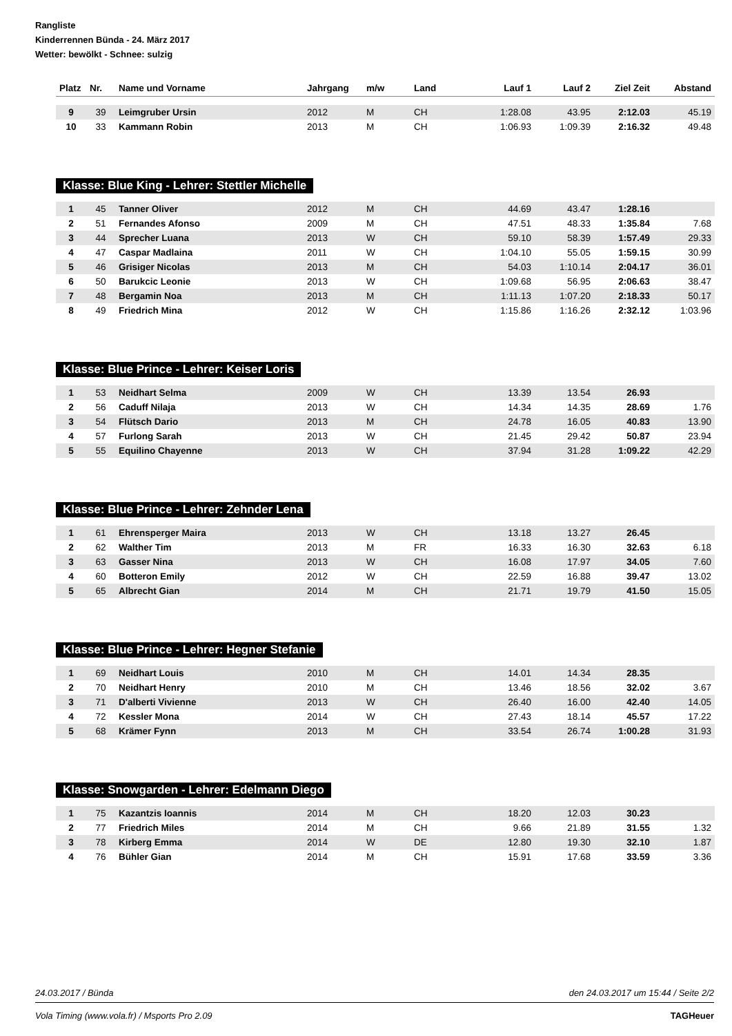Rangliste
Kinderrennen Bünda - 24. März 2017
Wetter: bewölkt - Schnee: sulzig
| Platz | Nr. | Name und Vorname | Jahrgang | m/w | Land | Lauf 1 | Lauf 2 | Ziel Zeit | Abstand |
| --- | --- | --- | --- | --- | --- | --- | --- | --- | --- |
| 9 | 39 | Leimgruber Ursin | 2012 | M | CH | 1:28.08 | 43.95 | 2:12.03 | 45.19 |
| 10 | 33 | Kammann Robin | 2013 | M | CH | 1:06.93 | 1:09.39 | 2:16.32 | 49.48 |
Klasse: Blue King - Lehrer: Stettler Michelle
| 1 | 45 | Tanner Oliver | 2012 | M | CH | 44.69 | 43.47 | 1:28.16 | |
| 2 | 51 | Fernandes Afonso | 2009 | M | CH | 47.51 | 48.33 | 1:35.84 | 7.68 |
| 3 | 44 | Sprecher Luana | 2013 | W | CH | 59.10 | 58.39 | 1:57.49 | 29.33 |
| 4 | 47 | Caspar Madlaina | 2011 | W | CH | 1:04.10 | 55.05 | 1:59.15 | 30.99 |
| 5 | 46 | Grisiger Nicolas | 2013 | M | CH | 54.03 | 1:10.14 | 2:04.17 | 36.01 |
| 6 | 50 | Barukcic Leonie | 2013 | W | CH | 1:09.68 | 56.95 | 2:06.63 | 38.47 |
| 7 | 48 | Bergamin Noa | 2013 | M | CH | 1:11.13 | 1:07.20 | 2:18.33 | 50.17 |
| 8 | 49 | Friedrich Mina | 2012 | W | CH | 1:15.86 | 1:16.26 | 2:32.12 | 1:03.96 |
Klasse: Blue Prince - Lehrer: Keiser Loris
| 1 | 53 | Neidhart Selma | 2009 | W | CH | 13.39 | 13.54 | 26.93 | |
| 2 | 56 | Caduff Nilaja | 2013 | W | CH | 14.34 | 14.35 | 28.69 | 1.76 |
| 3 | 54 | Flütsch Dario | 2013 | M | CH | 24.78 | 16.05 | 40.83 | 13.90 |
| 4 | 57 | Furlong Sarah | 2013 | W | CH | 21.45 | 29.42 | 50.87 | 23.94 |
| 5 | 55 | Equilino Chayenne | 2013 | W | CH | 37.94 | 31.28 | 1:09.22 | 42.29 |
Klasse: Blue Prince - Lehrer: Zehnder Lena
| 1 | 61 | Ehrensperger Maira | 2013 | W | CH | 13.18 | 13.27 | 26.45 | |
| 2 | 62 | Walther Tim | 2013 | M | FR | 16.33 | 16.30 | 32.63 | 6.18 |
| 3 | 63 | Gasser Nina | 2013 | W | CH | 16.08 | 17.97 | 34.05 | 7.60 |
| 4 | 60 | Botteron Emily | 2012 | W | CH | 22.59 | 16.88 | 39.47 | 13.02 |
| 5 | 65 | Albrecht Gian | 2014 | M | CH | 21.71 | 19.79 | 41.50 | 15.05 |
Klasse: Blue Prince - Lehrer: Hegner Stefanie
| 1 | 69 | Neidhart Louis | 2010 | M | CH | 14.01 | 14.34 | 28.35 | |
| 2 | 70 | Neidhart Henry | 2010 | M | CH | 13.46 | 18.56 | 32.02 | 3.67 |
| 3 | 71 | D'alberti Vivienne | 2013 | W | CH | 26.40 | 16.00 | 42.40 | 14.05 |
| 4 | 72 | Kessler Mona | 2014 | W | CH | 27.43 | 18.14 | 45.57 | 17.22 |
| 5 | 68 | Krämer Fynn | 2013 | M | CH | 33.54 | 26.74 | 1:00.28 | 31.93 |
Klasse: Snowgarden - Lehrer: Edelmann Diego
| 1 | 75 | Kazantzis Ioannis | 2014 | M | CH | 18.20 | 12.03 | 30.23 | |
| 2 | 77 | Friedrich Miles | 2014 | M | CH | 9.66 | 21.89 | 31.55 | 1.32 |
| 3 | 78 | Kirberg Emma | 2014 | W | DE | 12.80 | 19.30 | 32.10 | 1.87 |
| 4 | 76 | Bühler Gian | 2014 | M | CH | 15.91 | 17.68 | 33.59 | 3.36 |
24.03.2017 / Bünda den 24.03.2017 um 15:44 / Seite 2/2
Vola Timing (www.vola.fr) / Msports Pro 2.09 TAGHeuer